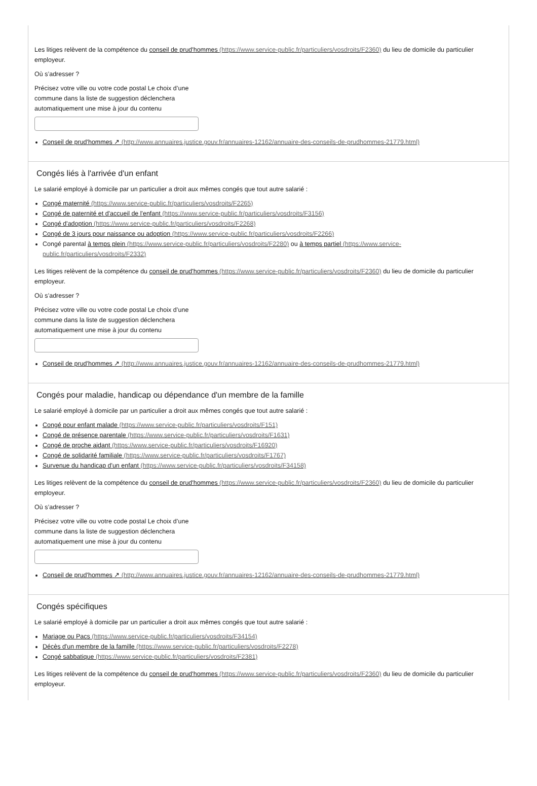Les litiges relèvent de la compétence du conseil de prud'hommes (https://www.service-public.fr/particuliers/vosdroits/F2360) du lieu de domicile du particulier employeur.
Où s’adresser ?
Précisez votre ville ou votre code postal Le choix d’une commune dans la liste de suggestion déclenchera automatiquement une mise à jour du contenu
Conseil de prud'hommes ↗ (http://www.annuaires.justice.gouv.fr/annuaires-12162/annuaire-des-conseils-de-prudhommes-21779.html)
Congés liés à l'arrivée d'un enfant
Le salarié employé à domicile par un particulier a droit aux mêmes congés que tout autre salarié :
Congé maternité (https://www.service-public.fr/particuliers/vosdroits/F2265)
Congé de paternité et d'accueil de l'enfant (https://www.service-public.fr/particuliers/vosdroits/F3156)
Congé d'adoption (https://www.service-public.fr/particuliers/vosdroits/F2268)
Congé de 3 jours pour naissance ou adoption (https://www.service-public.fr/particuliers/vosdroits/F2266)
Congé parental à temps plein (https://www.service-public.fr/particuliers/vosdroits/F2280) ou à temps partiel (https://www.service-public.fr/particuliers/vosdroits/F2332)
Les litiges relèvent de la compétence du conseil de prud'hommes (https://www.service-public.fr/particuliers/vosdroits/F2360) du lieu de domicile du particulier employeur.
Où s’adresser ?
Précisez votre ville ou votre code postal Le choix d’une commune dans la liste de suggestion déclenchera automatiquement une mise à jour du contenu
Conseil de prud'hommes ↗ (http://www.annuaires.justice.gouv.fr/annuaires-12162/annuaire-des-conseils-de-prudhommes-21779.html)
Congés pour maladie, handicap ou dépendance d'un membre de la famille
Le salarié employé à domicile par un particulier a droit aux mêmes congés que tout autre salarié :
Congé pour enfant malade (https://www.service-public.fr/particuliers/vosdroits/F151)
Congé de présence parentale (https://www.service-public.fr/particuliers/vosdroits/F1631)
Congé de proche aidant (https://www.service-public.fr/particuliers/vosdroits/F16920)
Congé de solidarité familiale (https://www.service-public.fr/particuliers/vosdroits/F1767)
Survenue du handicap d'un enfant (https://www.service-public.fr/particuliers/vosdroits/F34158)
Les litiges relèvent de la compétence du conseil de prud'hommes (https://www.service-public.fr/particuliers/vosdroits/F2360) du lieu de domicile du particulier employeur.
Où s’adresser ?
Précisez votre ville ou votre code postal Le choix d’une commune dans la liste de suggestion déclenchera automatiquement une mise à jour du contenu
Conseil de prud'hommes ↗ (http://www.annuaires.justice.gouv.fr/annuaires-12162/annuaire-des-conseils-de-prudhommes-21779.html)
Congés spécifiques
Le salarié employé à domicile par un particulier a droit aux mêmes congés que tout autre salarié :
Mariage ou Pacs (https://www.service-public.fr/particuliers/vosdroits/F34154)
Décès d'un membre de la famille (https://www.service-public.fr/particuliers/vosdroits/F2278)
Congé sabbatique (https://www.service-public.fr/particuliers/vosdroits/F2381)
Les litiges relèvent de la compétence du conseil de prud'hommes (https://www.service-public.fr/particuliers/vosdroits/F2360) du lieu de domicile du particulier employeur.